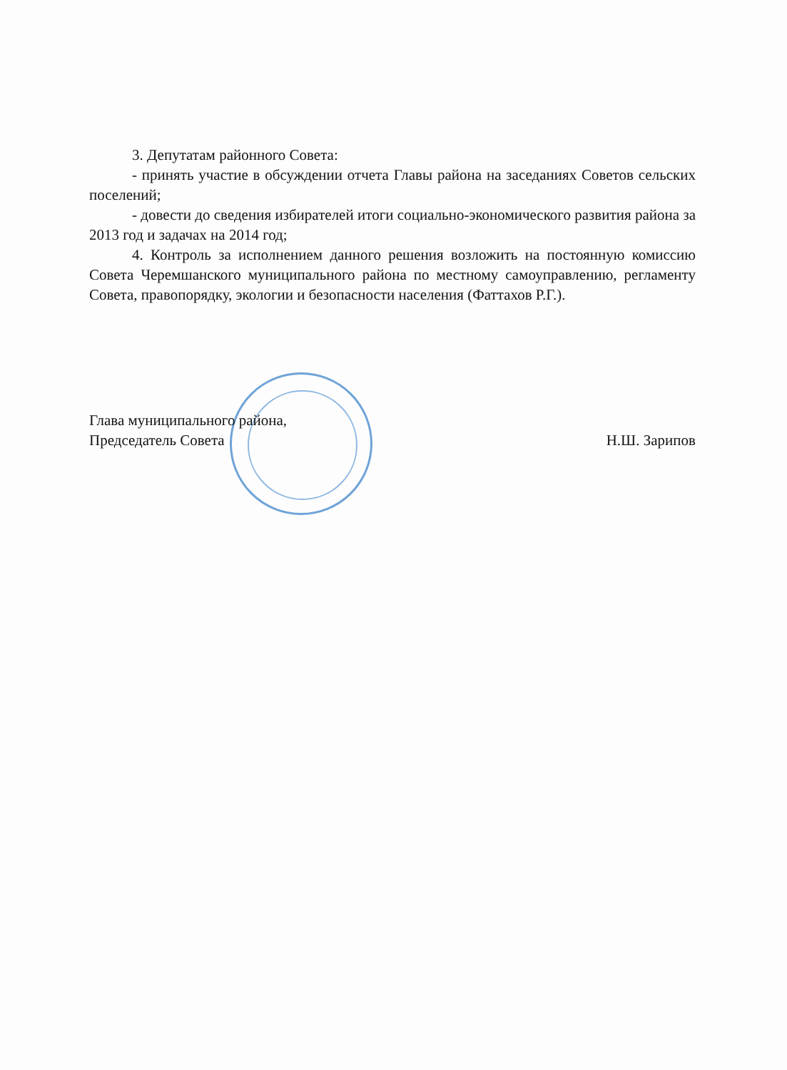3. Депутатам районного Совета:
- принять участие в обсуждении отчета Главы района на заседаниях Советов сельских поселений;
- довести до сведения избирателей итоги социально-экономического развития района за 2013 год и задачах на 2014 год;
4. Контроль за исполнением данного решения возложить на постоянную комиссию Совета Черемшанского муниципального района по местному самоуправлению, регламенту Совета, правопорядку, экологии и безопасности населения (Фаттахов Р.Г.).
Глава муниципального района,
Председатель Совета
Н.Ш. Зарипов